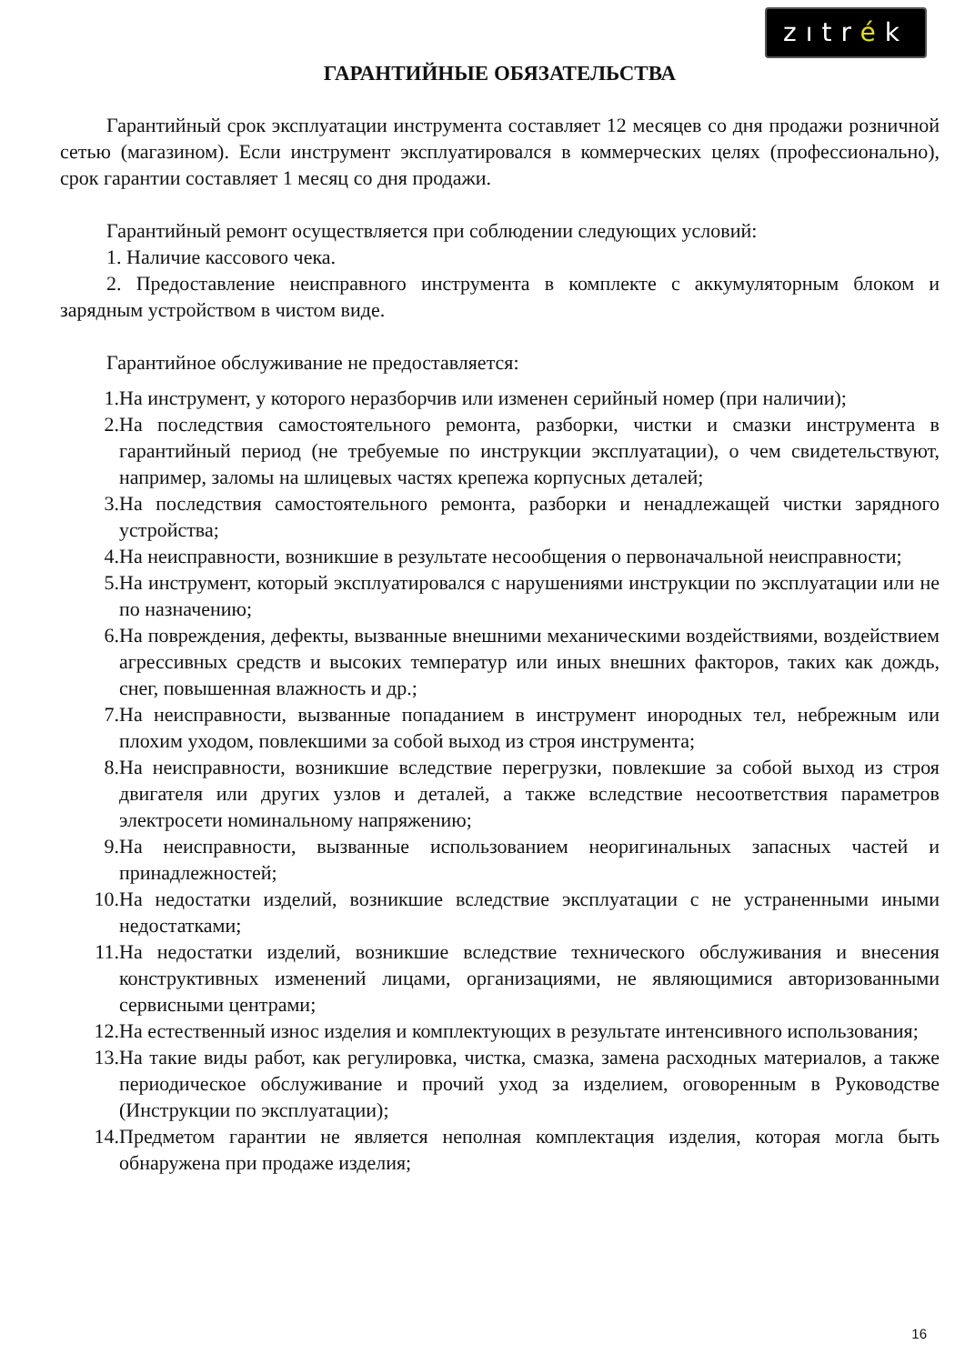zıtrék
ГАРАНТИЙНЫЕ ОБЯЗАТЕЛЬСТВА
Гарантийный срок эксплуатации инструмента составляет 12 месяцев со дня продажи розничной сетью (магазином). Если инструмент эксплуатировался в коммерческих целях (профессионально), срок гарантии составляет 1 месяц со дня продажи.
Гарантийный ремонт осуществляется при соблюдении следующих условий:
1. Наличие кассового чека.
2. Предоставление неисправного инструмента в комплекте с аккумуляторным блоком и зарядным устройством в чистом виде.
Гарантийное обслуживание не предоставляется:
1. На инструмент, у которого неразборчив или изменен серийный номер (при наличии);
2. На последствия самостоятельного ремонта, разборки, чистки и смазки инструмента в гарантийный период (не требуемые по инструкции эксплуатации), о чем свидетельствуют, например, заломы на шлицевых частях крепежа корпусных деталей;
3. На последствия самостоятельного ремонта, разборки и ненадлежащей чистки зарядного устройства;
4. На неисправности, возникшие в результате несообщения о первоначальной неисправности;
5. На инструмент, который эксплуатировался с нарушениями инструкции по эксплуатации или не по назначению;
6. На повреждения, дефекты, вызванные внешними механическими воздействиями, воздействием агрессивных средств и высоких температур или иных внешних факторов, таких как дождь, снег, повышенная влажность и др.;
7. На неисправности, вызванные попаданием в инструмент инородных тел, небрежным или плохим уходом, повлекшими за собой выход из строя инструмента;
8. На неисправности, возникшие вследствие перегрузки, повлекшие за собой выход из строя двигателя или других узлов и деталей, а также вследствие несоответствия параметров электросети номинальному напряжению;
9. На неисправности, вызванные использованием неоригинальных запасных частей и принадлежностей;
10. На недостатки изделий, возникшие вследствие эксплуатации с не устраненными иными недостатками;
11. На недостатки изделий, возникшие вследствие технического обслуживания и внесения конструктивных изменений лицами, организациями, не являющимися авторизованными сервисными центрами;
12. На естественный износ изделия и комплектующих в результате интенсивного использования;
13. На такие виды работ, как регулировка, чистка, смазка, замена расходных материалов, а также периодическое обслуживание и прочий уход за изделием, оговоренным в Руководстве (Инструкции по эксплуатации);
14. Предметом гарантии не является неполная комплектация изделия, которая могла быть обнаружена при продаже изделия;
16